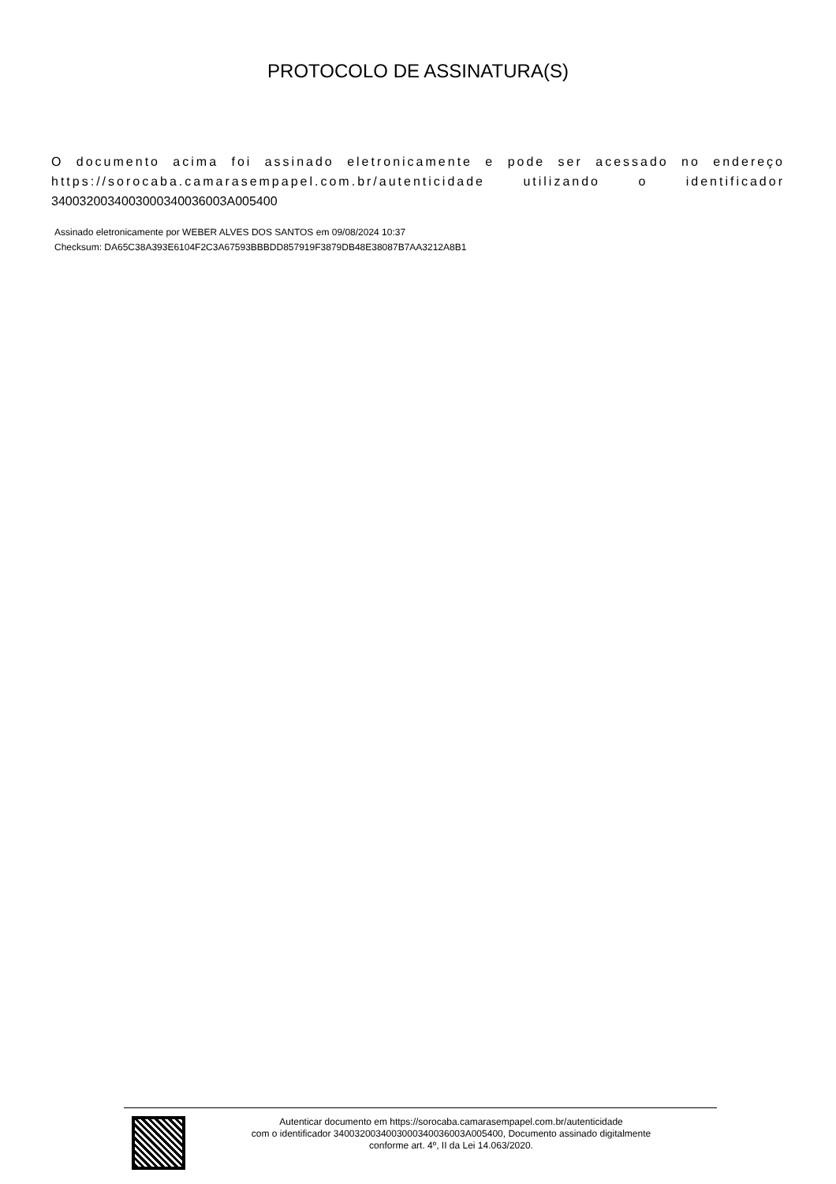PROTOCOLO DE ASSINATURA(S)
O documento acima foi assinado eletronicamente e pode ser acessado no endereço https://sorocaba.camarasempapel.com.br/autenticidade utilizando o identificador 3400320034003000340036003A005400
Assinado eletronicamente por WEBER ALVES DOS SANTOS em 09/08/2024 10:37
Checksum: DA65C38A393E6104F2C3A67593BBBDD857919F3879DB48E38087B7AA3212A8B1
Autenticar documento em https://sorocaba.camarasempapel.com.br/autenticidade
com o identificador 3400320034003000340036003A005400, Documento assinado digitalmente
conforme art. 4º, II da Lei 14.063/2020.